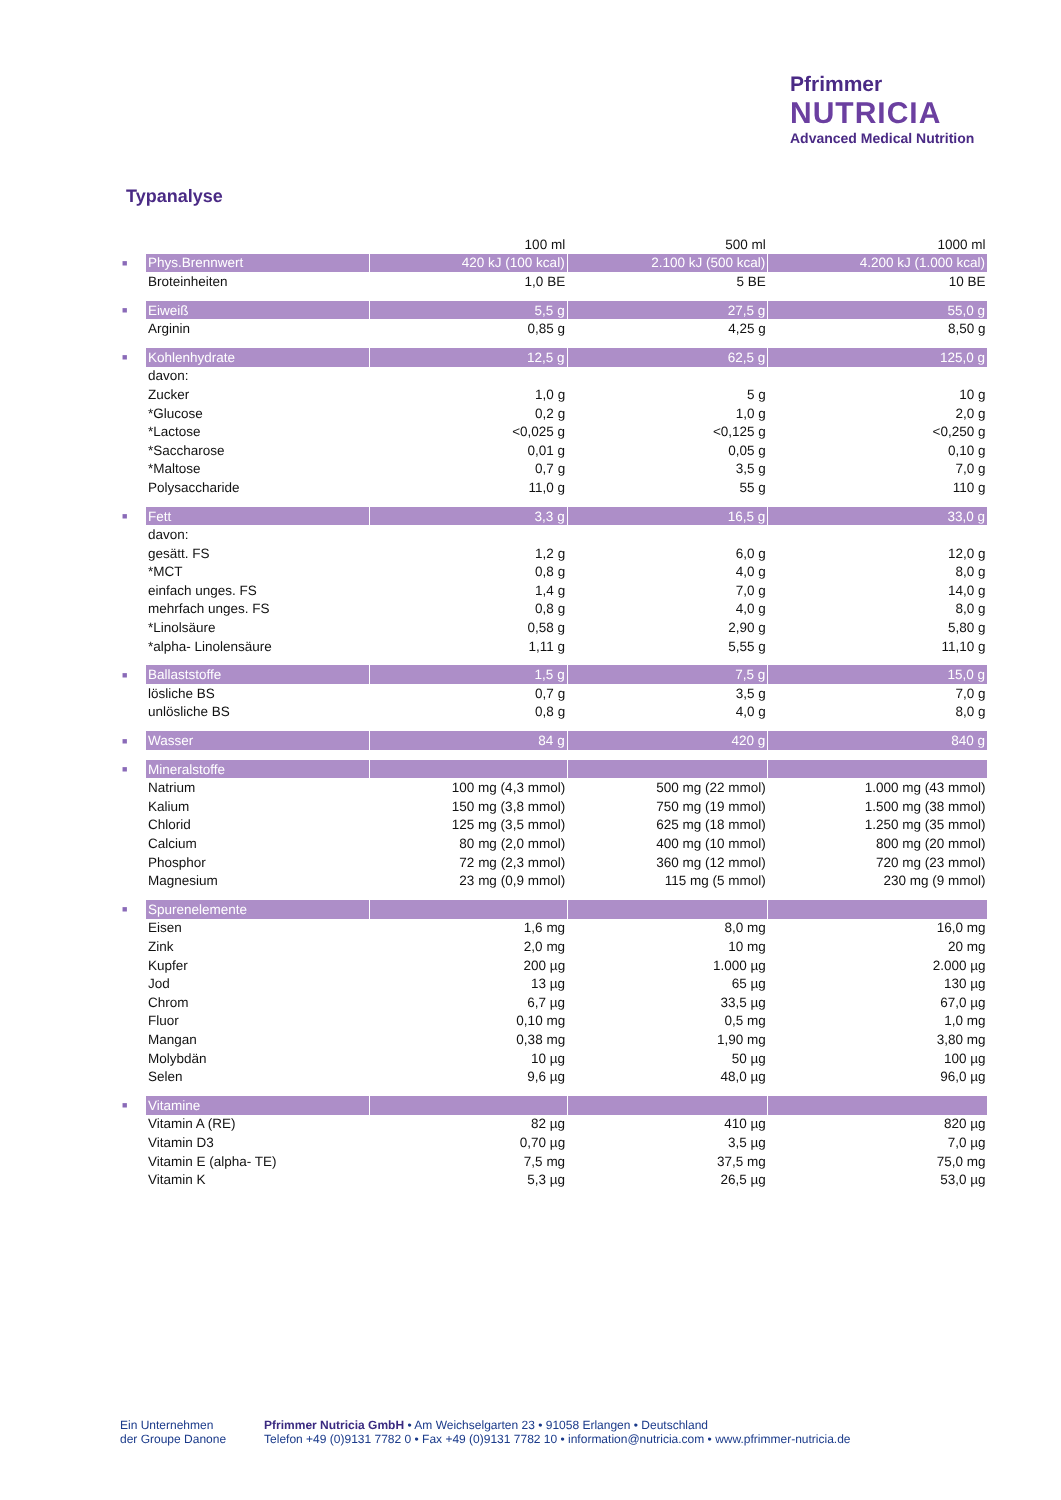Pfrimmer
NUTRICIA
Advanced Medical Nutrition
Typanalyse
| | | 100 ml | 500 ml | 1000 ml |
| --- | --- | --- | --- | --- |
| ■ | Phys.Brennwert | 420 kJ (100 kcal) | 2.100 kJ (500 kcal) | 4.200 kJ (1.000 kcal) |
| | Broteinheiten | 1,0 BE | 5 BE | 10 BE |
| ■ | Eiweiß | 5,5 g | 27,5 g | 55,0 g |
| | Arginin | 0,85 g | 4,25 g | 8,50 g |
| ■ | Kohlenhydrate | 12,5 g | 62,5 g | 125,0 g |
| | davon: | | | |
| | Zucker | 1,0 g | 5 g | 10 g |
| | *Glucose | 0,2 g | 1,0 g | 2,0 g |
| | *Lactose | <0,025 g | <0,125 g | <0,250 g |
| | *Saccharose | 0,01 g | 0,05 g | 0,10 g |
| | *Maltose | 0,7 g | 3,5 g | 7,0 g |
| | Polysaccharide | 11,0 g | 55 g | 110 g |
| ■ | Fett | 3,3 g | 16,5 g | 33,0 g |
| | davon: | | | |
| | gesätt. FS | 1,2 g | 6,0 g | 12,0 g |
| | *MCT | 0,8 g | 4,0 g | 8,0 g |
| | einfach unges. FS | 1,4 g | 7,0 g | 14,0 g |
| | mehrfach unges. FS | 0,8 g | 4,0 g | 8,0 g |
| | *Linolsäure | 0,58 g | 2,90 g | 5,80 g |
| | *alpha- Linolensäure | 1,11 g | 5,55 g | 11,10 g |
| ■ | Ballaststoffe | 1,5 g | 7,5 g | 15,0 g |
| | lösliche BS | 0,7 g | 3,5 g | 7,0 g |
| | unlösliche BS | 0,8 g | 4,0 g | 8,0 g |
| ■ | Wasser | 84 g | 420 g | 840 g |
| ■ | Mineralstoffe | | | |
| | Natrium | 100 mg (4,3 mmol) | 500 mg (22 mmol) | 1.000 mg (43 mmol) |
| | Kalium | 150 mg (3,8 mmol) | 750 mg (19 mmol) | 1.500 mg (38 mmol) |
| | Chlorid | 125 mg (3,5 mmol) | 625 mg (18 mmol) | 1.250 mg (35 mmol) |
| | Calcium | 80 mg (2,0 mmol) | 400 mg (10 mmol) | 800 mg (20 mmol) |
| | Phosphor | 72 mg (2,3 mmol) | 360 mg (12 mmol) | 720 mg (23 mmol) |
| | Magnesium | 23 mg (0,9 mmol) | 115 mg (5 mmol) | 230 mg (9 mmol) |
| ■ | Spurenelemente | | | |
| | Eisen | 1,6 mg | 8,0 mg | 16,0 mg |
| | Zink | 2,0 mg | 10 mg | 20 mg |
| | Kupfer | 200 µg | 1.000 µg | 2.000 µg |
| | Jod | 13 µg | 65 µg | 130 µg |
| | Chrom | 6,7 µg | 33,5 µg | 67,0 µg |
| | Fluor | 0,10 mg | 0,5 mg | 1,0 mg |
| | Mangan | 0,38 mg | 1,90 mg | 3,80 mg |
| | Molybdän | 10 µg | 50 µg | 100 µg |
| | Selen | 9,6 µg | 48,0 µg | 96,0 µg |
| ■ | Vitamine | | | |
| | Vitamin A (RE) | 82 µg | 410 µg | 820 µg |
| | Vitamin D3 | 0,70 µg | 3,5 µg | 7,0 µg |
| | Vitamin E (alpha- TE) | 7,5 mg | 37,5 mg | 75,0 mg |
| | Vitamin K | 5,3 µg | 26,5 µg | 53,0 µg |
Ein Unternehmen
der Groupe Danone
Pfrimmer Nutricia GmbH • Am Weichselgarten 23 • 91058 Erlangen • Deutschland
Telefon +49 (0)9131 7782 0 • Fax +49 (0)9131 7782 10 • information@nutricia.com • www.pfrimmer-nutricia.de